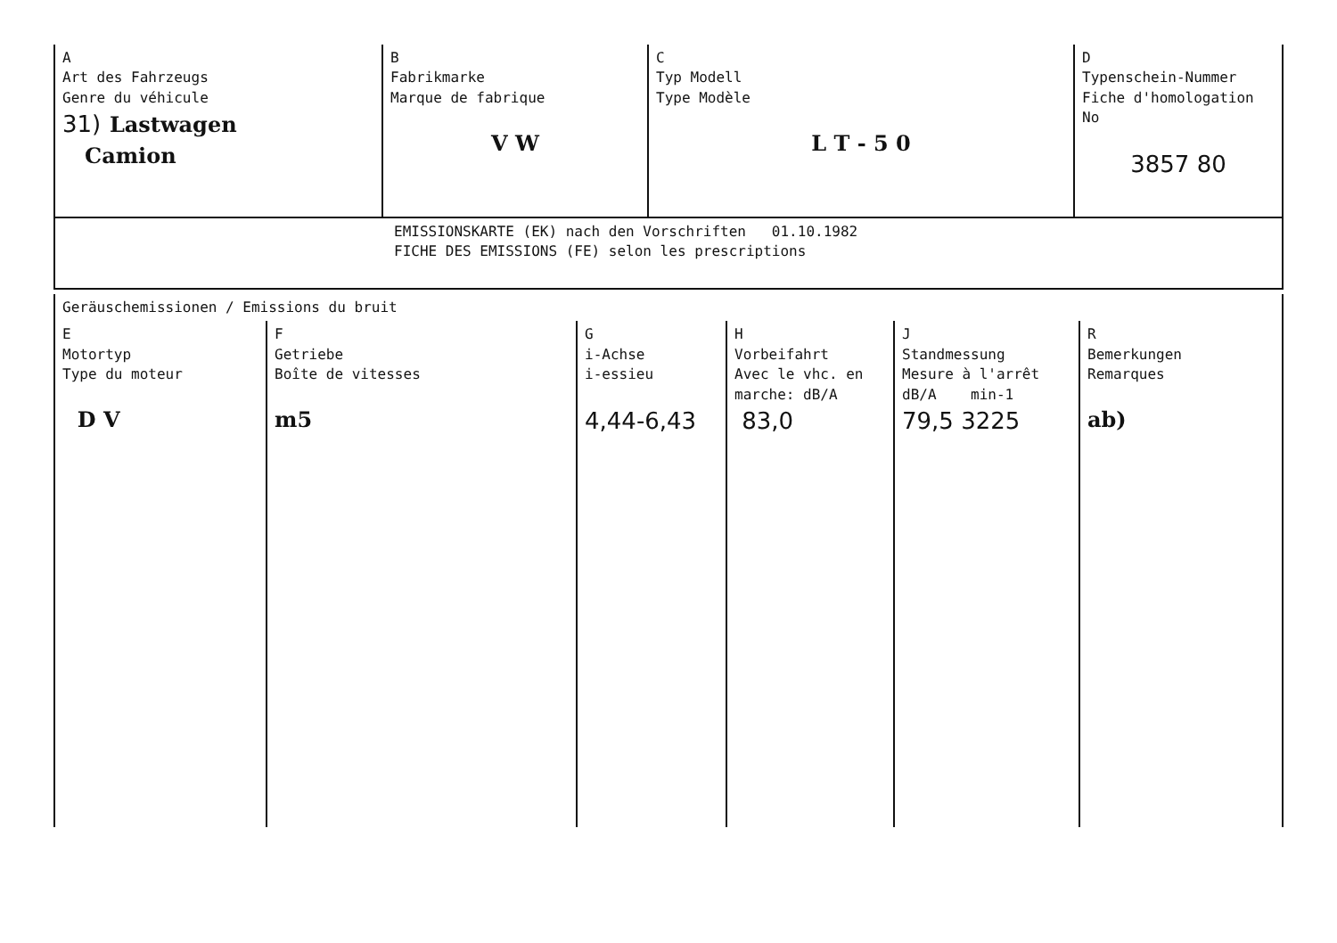| A Art des Fahrzeugs Genre du véhicule 31) Lastwagen Camion | B Fabrikmarke Marque de fabrique V W | C Typ Modell Type Modèle L T - 5 0 | D Typenschein-Nummer Fiche d'homologation No 3857 80 |
| EMISSIONSKARTE (EK) nach den Vorschriften 01.10.1982 FICHE DES EMISSIONS (FE) selon les prescriptions | | | |
| Geräuschemissionen / Emissions du bruit | | | | | |
| E Motortyp Type du moteur D V | F Getriebe Boîte de vitesses m5 | G i-Achse i-essieu 4,44-6,43 | H Vorbeifahrt Avec le vhc. en marche: dB/A 83,0 | J Standmessung Mesure à l'arrêt dB/A min-1 79,5 3225 | R Bemerkungen Remarques ab) |